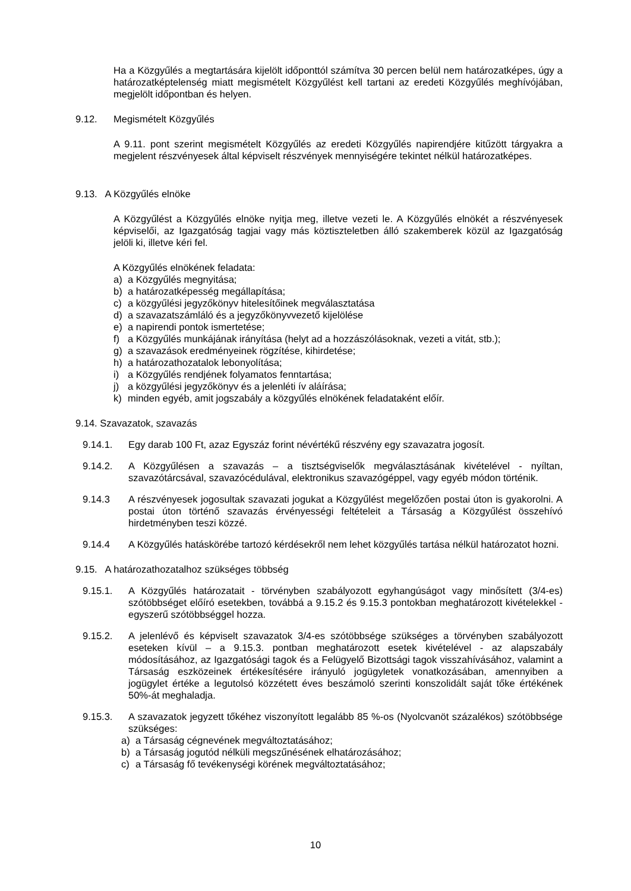Ha a Közgyűlés a megtartására kijelölt időponttól számítva 30 percen belül nem határozatképes, úgy a határozatképtelenség miatt megismételt Közgyűlést kell tartani az eredeti Közgyűlés meghívójában, megjelölt időpontban és helyen.
9.12. Megismételt Közgyűlés
A 9.11. pont szerint megismételt Közgyűlés az eredeti Közgyűlés napirendjére kitűzött tárgyakra a megjelent részvényesek által képviselt részvények mennyiségére tekintet nélkül határozatképes.
9.13. A Közgyűlés elnöke
A Közgyűlést a Közgyűlés elnöke nyitja meg, illetve vezeti le. A Közgyűlés elnökét a részvényesek képviselői, az Igazgatóság tagjai vagy más köztiszteletben álló szakemberek közül az Igazgatóság jelöli ki, illetve kéri fel.
A Közgyűlés elnökének feladata:
a) a Közgyűlés megnyitása;
b) a határozatképesség megállapítása;
c) a közgyűlési jegyzőkönyv hitelesítőinek megválasztatása
d) a szavazatszámláló és a jegyzőkönyvvezető kijelölése
e) a napirendi pontok ismertetése;
f) a Közgyűlés munkájának irányítása (helyt ad a hozzászólásoknak, vezeti a vitát, stb.);
g) a szavazások eredményeinek rögzítése, kihirdetése;
h) a határozathozatalok lebonyolítása;
i) a Közgyűlés rendjének folyamatos fenntartása;
j) a közgyűlési jegyzőkönyv és a jelenléti ív aláírása;
k) minden egyéb, amit jogszabály a közgyűlés elnökének feladataként előír.
9.14. Szavazatok, szavazás
9.14.1. Egy darab 100 Ft, azaz Egyszáz forint névértékű részvény egy szavazatra jogosít.
9.14.2. A Közgyűlésen a szavazás – a tisztségviselők megválasztásának kivételével - nyíltan, szavazótárcsával, szavazócédulával, elektronikus szavazógéppel, vagy egyéb módon történik.
9.14.3 A részvényesek jogosultak szavazati jogukat a Közgyűlést megelőzően postai úton is gyakorolni. A postai úton történő szavazás érvényességi feltételeit a Társaság a Közgyűlést összehívó hirdetményben teszi közzé.
9.14.4 A Közgyűlés hatáskörébe tartozó kérdésekről nem lehet közgyűlés tartása nélkül határozatot hozni.
9.15. A határozathozatalhoz szükséges többség
9.15.1. A Közgyűlés határozatait - törvényben szabályozott egyhangúságot vagy minősített (3/4-es) szótöbbséget előíró esetekben, továbbá a 9.15.2 és 9.15.3 pontokban meghatározott kivételekkel - egyszerű szótöbbséggel hozza.
9.15.2. A jelenlévő és képviselt szavazatok 3/4-es szótöbbsége szükséges a törvényben szabályozott eseteken kívül – a 9.15.3. pontban meghatározott esetek kivételével - az alapszabály módosításához, az Igazgatósági tagok és a Felügyelő Bizottsági tagok visszahívásához, valamint a Társaság eszközeinek értékesítésére irányuló jogügyletek vonatkozásában, amennyiben a jogügylet értéke a legutolsó közzétett éves beszámoló szerinti konszolidált saját tőke értékének 50%-át meghaladja.
9.15.3. A szavazatok jegyzett tőkéhez viszonyított legalább 85 %-os (Nyolcvanöt százalékos) szótöbbsége szükséges:
a) a Társaság cégnevének megváltoztatásához;
b) a Társaság jogutód nélküli megszűnésének elhatározásához;
c) a Társaság fő tevékenységi körének megváltoztatásához;
10